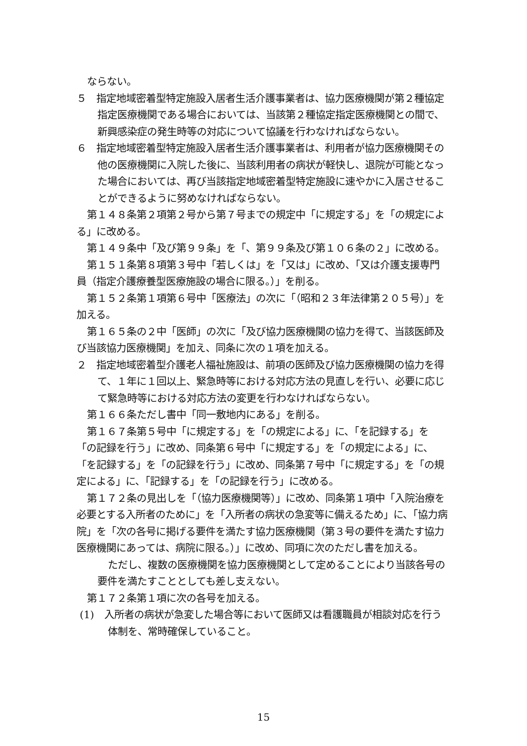ならない。
５　指定地域密着型特定施設入居者生活介護事業者は、協力医療機関が第２種協定指定医療機関である場合においては、当該第２種協定指定医療機関との間で、新興感染症の発生時等の対応について協議を行わなければならない。
６　指定地域密着型特定施設入居者生活介護事業者は、利用者が協力医療機関その他の医療機関に入院した後に、当該利用者の病状が軽快し、退院が可能となった場合においては、再び当該指定地域密着型特定施設に速やかに入居させることができるように努めなければならない。
第１４８条第２項第２号から第７号までの規定中「に規定する」を「の規定による」に改める。
第１４９条中「及び第９９条」を「、第９９条及び第１０６条の２」に改める。
第１５１条第８項第３号中「若しくは」を「又は」に改め、「又は介護支援専門員（指定介護療養型医療施設の場合に限る。）」を削る。
第１５２条第１項第６号中「医療法」の次に「（昭和２３年法律第２０５号）」を加える。
第１６５条の２中「医師」の次に「及び協力医療機関の協力を得て、当該医師及び当該協力医療機関」を加え、同条に次の１項を加える。
２　指定地域密着型介護老人福祉施設は、前項の医師及び協力医療機関の協力を得て、１年に１回以上、緊急時等における対応方法の見直しを行い、必要に応じて緊急時等における対応方法の変更を行わなければならない。
第１６６条ただし書中「同一敷地内にある」を削る。
第１６７条第５号中「に規定する」を「の規定による」に、「を記録する」を「の記録を行う」に改め、同条第６号中「に規定する」を「の規定による」に、「を記録する」を「の記録を行う」に改め、同条第７号中「に規定する」を「の規定による」に、「記録する」を「の記録を行う」に改める。
第１７２条の見出しを「（協力医療機関等）」に改め、同条第１項中「入院治療を必要とする入所者のために」を「入所者の病状の急変等に備えるため」に、「協力病院」を「次の各号に掲げる要件を満たす協力医療機関（第３号の要件を満たす協力医療機関にあっては、病院に限る。）」に改め、同項に次のただし書を加える。
ただし、複数の医療機関を協力医療機関として定めることにより当該各号の要件を満たすこととしても差し支えない。
第１７２条第１項に次の各号を加える。
(1)　入所者の病状が急変した場合等において医師又は看護職員が相談対応を行う体制を、常時確保していること。
15